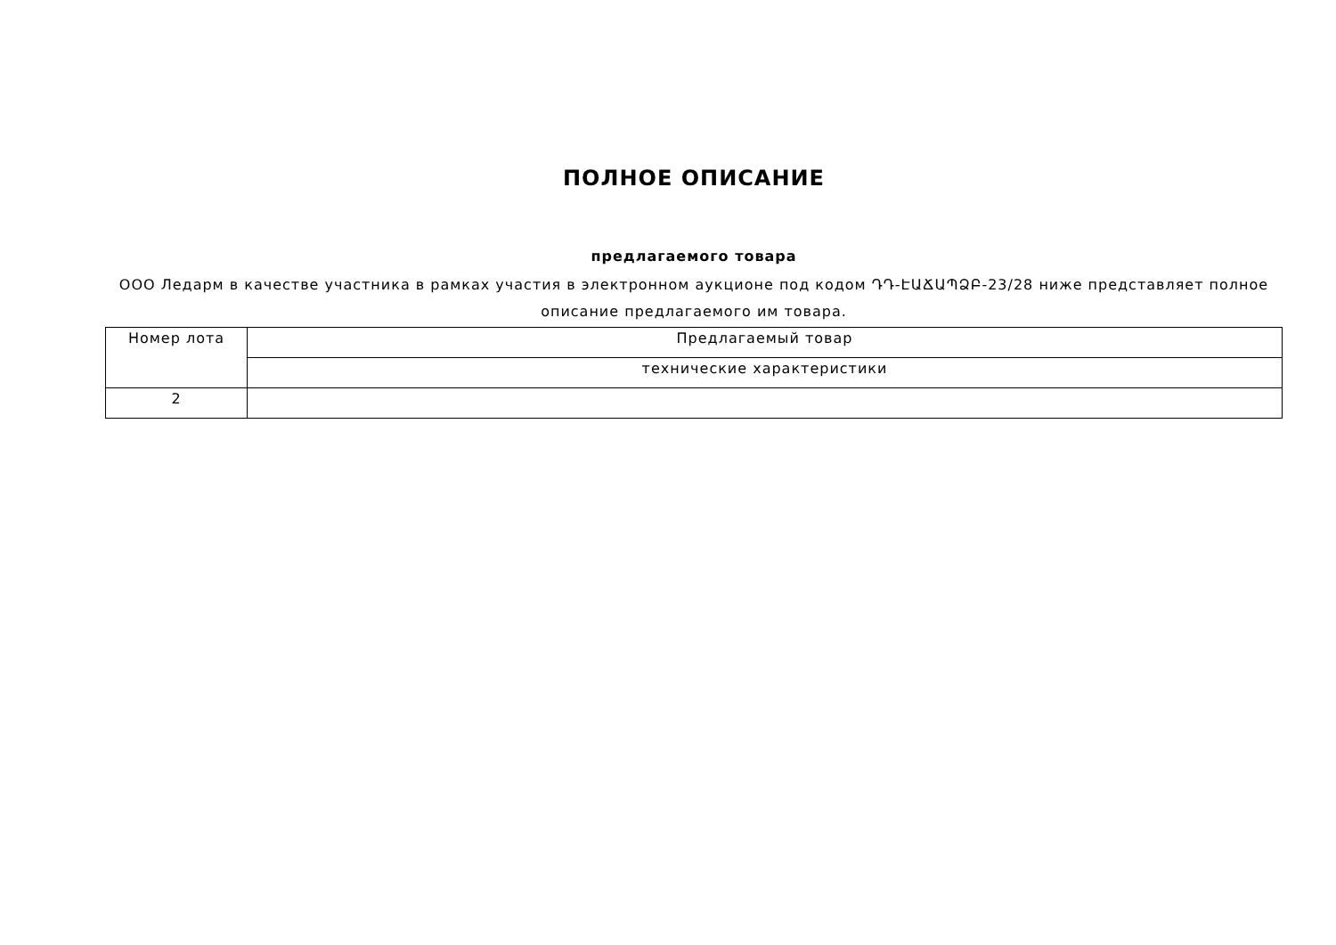ПОЛНОЕ ОПИСАНИЕ
предлагаемого товара
ООО Ледарм в качестве участника в рамках участия в электронном аукционе под кодом ԴԴ-ԷԱՃԱՊՁԲ-23/28 ниже представляет полное описание предлагаемого им товара.
| Номер лота | Предлагаемый товар |
| --- | --- |
| | технические характеристики |
| 2 | |